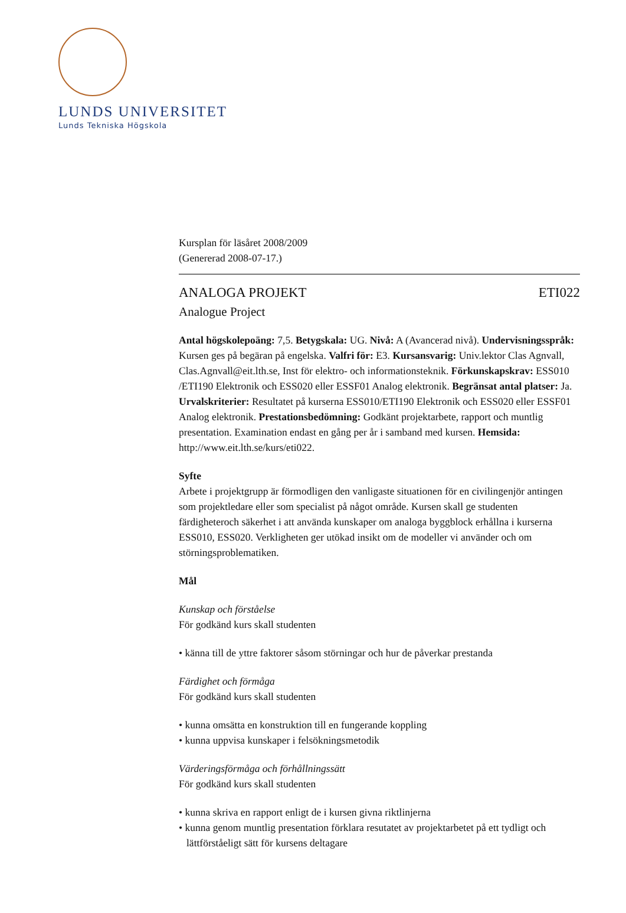LUNDS UNIVERSITET
Lunds Tekniska Högskola
Kursplan för läsåret 2008/2009
(Genererad 2008-07-17.)
ANALOGA PROJEKT ETI022
Analogue Project
Antal högskolepoäng: 7,5. Betygskala: UG. Nivå: A (Avancerad nivå). Undervisningsspråk: Kursen ges på begäran på engelska. Valfri för: E3. Kursansvarig: Univ.lektor Clas Agnvall, Clas.Agnvall@eit.lth.se, Inst för elektro- och informationsteknik. Förkunskapskrav: ESS010 /ETI190 Elektronik och ESS020 eller ESSF01 Analog elektronik. Begränsat antal platser: Ja. Urvalskriterier: Resultatet på kurserna ESS010/ETI190 Elektronik och ESS020 eller ESSF01 Analog elektronik. Prestationsbedömning: Godkänt projektarbete, rapport och muntlig presentation. Examination endast en gång per år i samband med kursen. Hemsida: http://www.eit.lth.se/kurs/eti022.
Syfte
Arbete i projektgrupp är förmodligen den vanligaste situationen för en civilingenjör antingen som projektledare eller som specialist på något område. Kursen skall ge studenten färdigheteroch säkerhet i att använda kunskaper om analoga byggblock erhållna i kurserna ESS010, ESS020. Verkligheten ger utökad insikt om de modeller vi använder och om störningsproblematiken.
Mål
Kunskap och förståelse
För godkänd kurs skall studenten
• känna till de yttre faktorer såsom störningar och hur de påverkar prestanda
Färdighet och förmåga
För godkänd kurs skall studenten
• kunna omsätta en konstruktion till en fungerande koppling
• kunna uppvisa kunskaper i felsökningsmetodik
Värderingsförmåga och förhållningssätt
För godkänd kurs skall studenten
• kunna skriva en rapport enligt de i kursen givna riktlinjerna
• kunna genom muntlig presentation förklara resutatet av projektarbetet på ett tydligt och lättförståeligt sätt för kursens deltagare